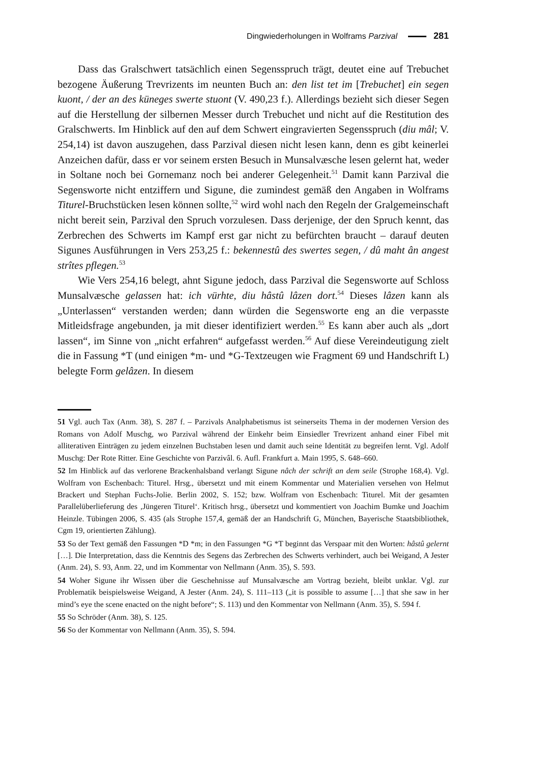Dingwiederholungen in Wolframs Parzival 281
Dass das Gralschwert tatsächlich einen Segensspruch trägt, deutet eine auf Trebuchet bezogene Äußerung Trevrizents im neunten Buch an: den list tet im [Trebuchet] ein segen kuont, / der an des küneges swerte stuont (V. 490,23 f.). Allerdings bezieht sich dieser Segen auf die Herstellung der silbernen Messer durch Trebuchet und nicht auf die Restitution des Gralschwerts. Im Hinblick auf den auf dem Schwert eingravierten Segensspruch (diu mâl; V. 254,14) ist davon auszugehen, dass Parzival diesen nicht lesen kann, denn es gibt keinerlei Anzeichen dafür, dass er vor seinem ersten Besuch in Munsalvæsche lesen gelernt hat, weder in Soltane noch bei Gornemanz noch bei anderer Gelegenheit.<sup>51</sup> Damit kann Parzival die Segensworte nicht entziffern und Sigune, die zumindest gemäß den Angaben in Wolframs Titurel-Bruchstücken lesen können sollte,<sup>52</sup> wird wohl nach den Regeln der Gralgemeinschaft nicht bereit sein, Parzival den Spruch vorzulesen. Dass derjenige, der den Spruch kennt, das Zerbrechen des Schwerts im Kampf erst gar nicht zu befürchten braucht – darauf deuten Sigunes Ausführungen in Vers 253,25 f.: bekennestû des swertes segen, / dû maht ân angest strîtes pflegen.<sup>53</sup>
Wie Vers 254,16 belegt, ahnt Sigune jedoch, dass Parzival die Segensworte auf Schloss Munsalvæsche gelassen hat: ich vürhte, diu hâstû lâzen dort.<sup>54</sup> Dieses lâzen kann als „Unterlassen“ verstanden werden; dann würden die Segensworte eng an die verpasste Mitleidsfrage angebunden, ja mit dieser identifiziert werden.<sup>55</sup> Es kann aber auch als „dort lassen“, im Sinne von „nicht erfahren“ aufgefasst werden.<sup>56</sup> Auf diese Vereindeutigung zielt die in Fassung *T (und einigen *m- und *G-Textzeugen wie Fragment 69 und Handschrift L) belegte Form gelâzen. In diesem
51 Vgl. auch Tax (Anm. 38), S. 287 f. – Parzivals Analphabetismus ist seinerseits Thema in der modernen Version des Romans von Adolf Muschg, wo Parzival während der Einkehr beim Einsiedler Trevrizent anhand einer Fibel mit alliterativen Einträgen zu jedem einzelnen Buchstaben lesen und damit auch seine Identität zu begreifen lernt. Vgl. Adolf Muschg: Der Rote Ritter. Eine Geschichte von Parzivâl. 6. Aufl. Frankfurt a. Main 1995, S. 648–660.
52 Im Hinblick auf das verlorene Brackenhalsband verlangt Sigune nâch der schrift an dem seile (Strophe 168,4). Vgl. Wolfram von Eschenbach: Titurel. Hrsg., übersetzt und mit einem Kommentar und Materialien versehen von Helmut Brackert und Stephan Fuchs-Jolie. Berlin 2002, S. 152; bzw. Wolfram von Eschenbach: Titurel. Mit der gesamten Parallelüberlieferung des ‚Jüngeren Titurel‘. Kritisch hrsg., übersetzt und kommentiert von Joachim Bumke und Joachim Heinzle. Tübingen 2006, S. 435 (als Strophe 157,4, gemäß der an Handschrift G, München, Bayerische Staatsbibliothek, Cgm 19, orientierten Zählung).
53 So der Text gemäß den Fassungen *D *m; in den Fassungen *G *T beginnt das Verspaar mit den Worten: hâstû gelernt […]. Die Interpretation, dass die Kenntnis des Segens das Zerbrechen des Schwerts verhindert, auch bei Weigand, A Jester (Anm. 24), S. 93, Anm. 22, und im Kommentar von Nellmann (Anm. 35), S. 593.
54 Woher Sigune ihr Wissen über die Geschehnisse auf Munsalvæsche am Vortrag bezieht, bleibt unklar. Vgl. zur Problematik beispielsweise Weigand, A Jester (Anm. 24), S. 111–113 („it is possible to assume […] that she saw in her mind’s eye the scene enacted on the night before“; S. 113) und den Kommentar von Nellmann (Anm. 35), S. 594 f.
55 So Schröder (Anm. 38), S. 125.
56 So der Kommentar von Nellmann (Anm. 35), S. 594.